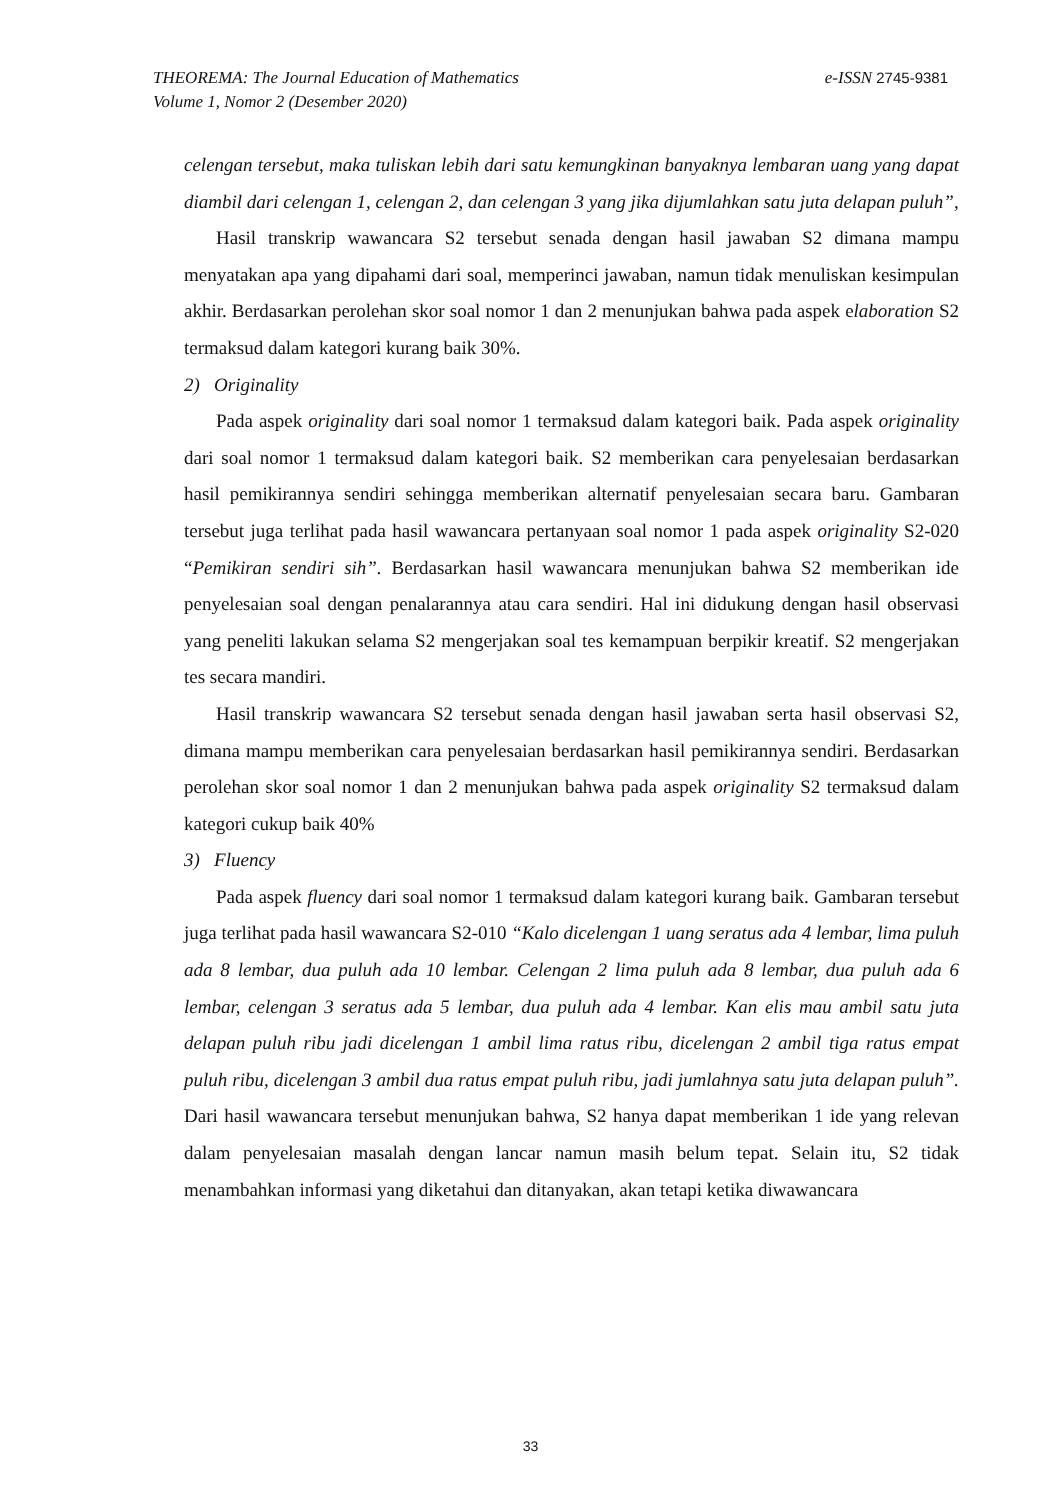e-ISSN 2745-9381 THEOREMA: The Journal Education of Mathematics
Volume 1, Nomor 2 (Desember 2020)
celengan tersebut, maka tuliskan lebih dari satu kemungkinan banyaknya lembaran uang yang dapat diambil dari celengan 1, celengan 2, dan celengan 3 yang jika dijumlahkan satu juta delapan puluh”,
Hasil transkrip wawancara S2 tersebut senada dengan hasil jawaban S2 dimana mampu menyatakan apa yang dipahami dari soal, memperinci jawaban, namun tidak menuliskan kesimpulan akhir. Berdasarkan perolehan skor soal nomor 1 dan 2 menunjukan bahwa pada aspek elaboration S2 termaksud dalam kategori kurang baik 30%.
2) Originality
Pada aspek originality dari soal nomor 1 termaksud dalam kategori baik. Pada aspek originality dari soal nomor 1 termaksud dalam kategori baik. S2 memberikan cara penyelesaian berdasarkan hasil pemikirannya sendiri sehingga memberikan alternatif penyelesaian secara baru. Gambaran tersebut juga terlihat pada hasil wawancara pertanyaan soal nomor 1 pada aspek originality S2-020 “Pemikiran sendiri sih”. Berdasarkan hasil wawancara menunjukan bahwa S2 memberikan ide penyelesaian soal dengan penalarannya atau cara sendiri. Hal ini didukung dengan hasil observasi yang peneliti lakukan selama S2 mengerjakan soal tes kemampuan berpikir kreatif. S2 mengerjakan tes secara mandiri.
Hasil transkrip wawancara S2 tersebut senada dengan hasil jawaban serta hasil observasi S2, dimana mampu memberikan cara penyelesaian berdasarkan hasil pemikirannya sendiri. Berdasarkan perolehan skor soal nomor 1 dan 2 menunjukan bahwa pada aspek originality S2 termaksud dalam kategori cukup baik 40%
3) Fluency
Pada aspek fluency dari soal nomor 1 termaksud dalam kategori kurang baik. Gambaran tersebut juga terlihat pada hasil wawancara S2-010 “Kalo dicelengan 1 uang seratus ada 4 lembar, lima puluh ada 8 lembar, dua puluh ada 10 lembar. Celengan 2 lima puluh ada 8 lembar, dua puluh ada 6 lembar, celengan 3 seratus ada 5 lembar, dua puluh ada 4 lembar. Kan elis mau ambil satu juta delapan puluh ribu jadi dicelengan 1 ambil lima ratus ribu, dicelengan 2 ambil tiga ratus empat puluh ribu, dicelengan 3 ambil dua ratus empat puluh ribu, jadi jumlahnya satu juta delapan puluh”. Dari hasil wawancara tersebut menunjukan bahwa, S2 hanya dapat memberikan 1 ide yang relevan dalam penyelesaian masalah dengan lancar namun masih belum tepat. Selain itu, S2 tidak menambahkan informasi yang diketahui dan ditanyakan, akan tetapi ketika diwawancara
33